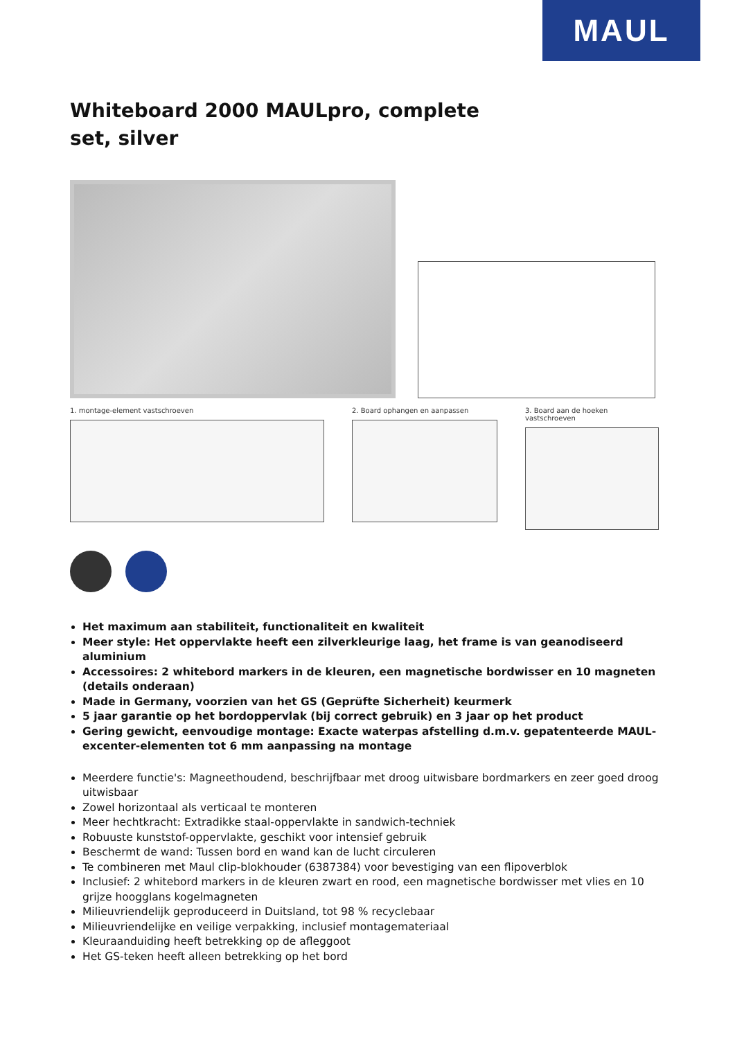MAUL
Whiteboard 2000 MAULpro, complete set, silver
1. montage-element vastschroeven 2. Board ophangen en aanpassen 3. Board aan de hoeken vastschroeven
Het maximum aan stabiliteit, functionaliteit en kwaliteit
Meer style: Het oppervlakte heeft een zilverkleurige laag, het frame is van geanodiseerd aluminium
Accessoires: 2 whitebord markers in de kleuren, een magnetische bordwisser en 10 magneten (details onderaan)
Made in Germany, voorzien van het GS (Geprüfte Sicherheit) keurmerk
5 jaar garantie op het bordoppervlak (bij correct gebruik) en 3 jaar op het product
Gering gewicht, eenvoudige montage: Exacte waterpas afstelling d.m.v. gepatenteerde MAUL-excenter-elementen tot 6 mm aanpassing na montage
Meerdere functie's: Magneethoudend, beschrijfbaar met droog uitwisbare bordmarkers en zeer goed droog uitwisbaar
Zowel horizontaal als verticaal te monteren
Meer hechtkracht: Extradikke staal-oppervlakte in sandwich-techniek
Robuuste kunststof-oppervlakte, geschikt voor intensief gebruik
Beschermt de wand: Tussen bord en wand kan de lucht circuleren
Te combineren met Maul clip-blokhouder (6387384) voor bevestiging van een flipoverblok
Inclusief: 2 whitebord markers in de kleuren zwart en rood, een magnetische bordwisser met vlies en 10 grijze hoogglans kogelmagneten
Milieuvriendelijk geproduceerd in Duitsland, tot 98 % recyclebaar
Milieuvriendelijke en veilige verpakking, inclusief montagemateriaal
Kleuraanduiding heeft betrekking op de afleggoot
Het GS-teken heeft alleen betrekking op het bord